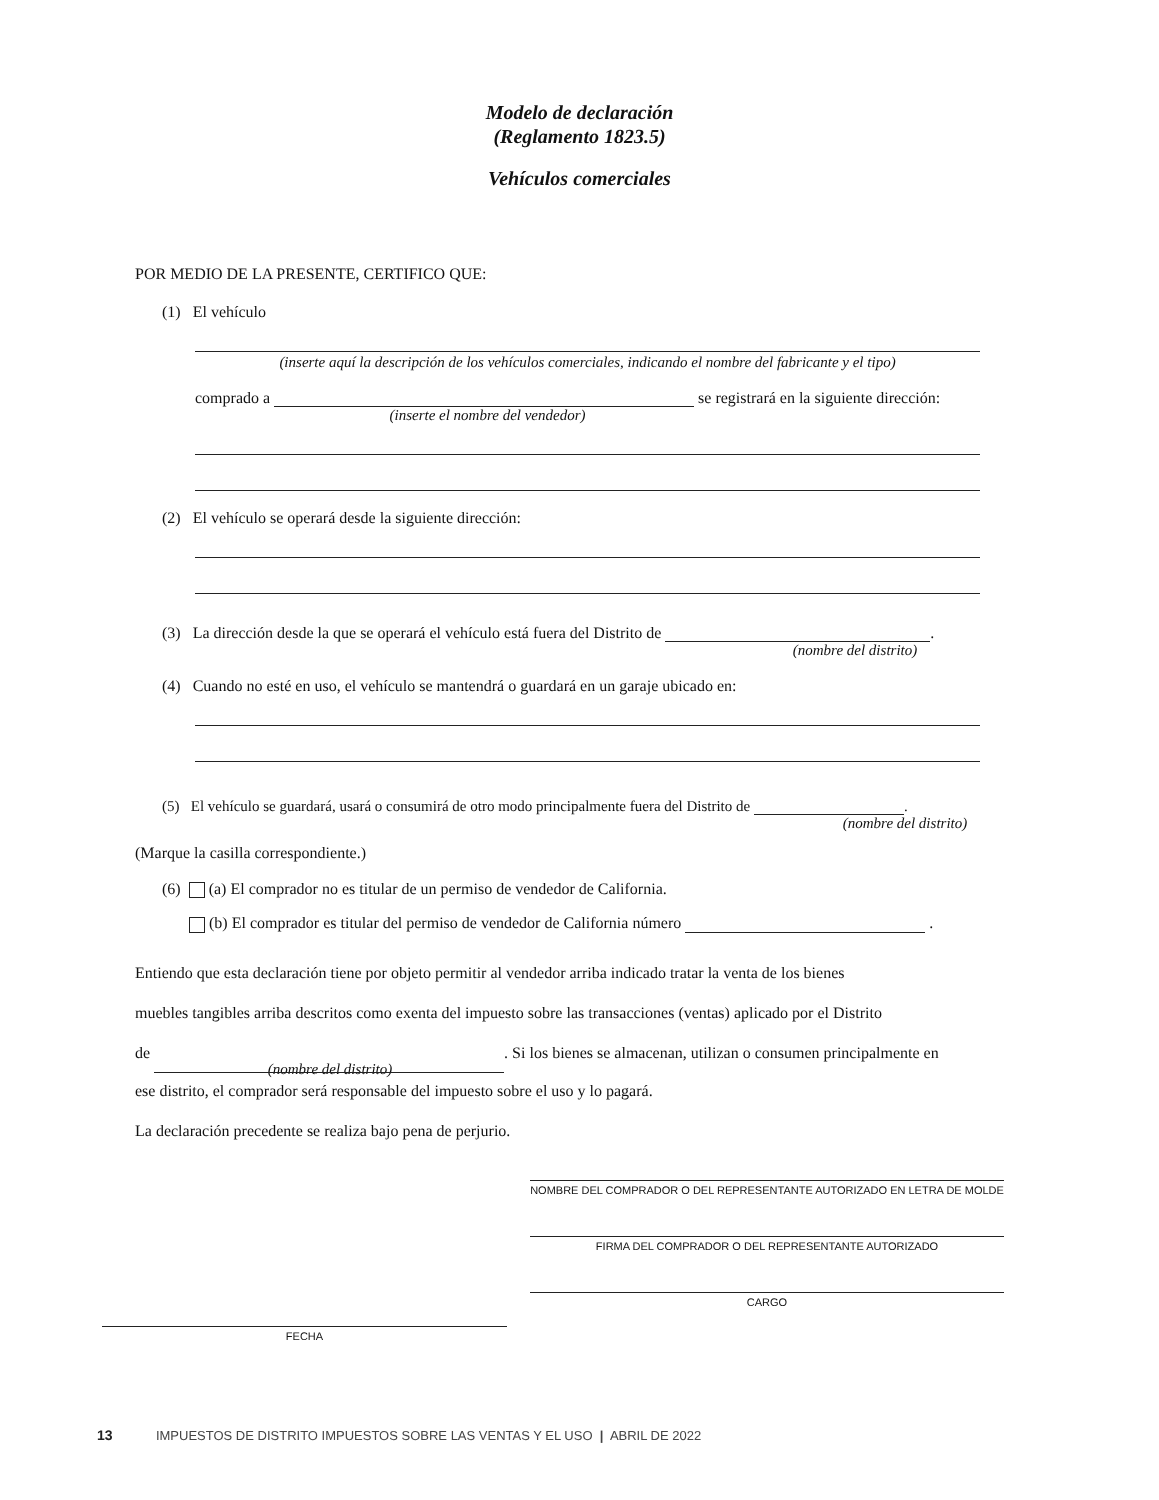Modelo de declaración
(Reglamento 1823.5)
Vehículos comerciales
POR MEDIO DE LA PRESENTE, CERTIFICO QUE:
(1) El vehículo
(inserte aquí la descripción de los vehículos comerciales, indicando el nombre del fabricante y el tipo)
comprado a se registrará en la siguiente dirección:
(inserte el nombre del vendedor)
(2) El vehículo se operará desde la siguiente dirección:
(3) La dirección desde la que se operará el vehículo está fuera del Distrito de .
(nombre del distrito)
(4) Cuando no esté en uso, el vehículo se mantendrá o guardará en un garaje ubicado en:
(5) El vehículo se guardará, usará o consumirá de otro modo principalmente fuera del Distrito de .
(nombre del distrito)
(Marque la casilla correspondiente.)
(6) (a) El comprador no es titular de un permiso de vendedor de California.
(b) El comprador es titular del permiso de vendedor de California número .
Entiendo que esta declaración tiene por objeto permitir al vendedor arriba indicado tratar la venta de los bienes
muebles tangibles arriba descritos como exenta del impuesto sobre las transacciones (ventas) aplicado por el Distrito
de . Si los bienes se almacenan, utilizan o consumen principalmente en
(nombre del distrito)
ese distrito, el comprador será responsable del impuesto sobre el uso y lo pagará.
La declaración precedente se realiza bajo pena de perjurio.
NOMBRE DEL COMPRADOR O DEL REPRESENTANTE AUTORIZADO EN LETRA DE MOLDE
FIRMA DEL COMPRADOR O DEL REPRESENTANTE AUTORIZADO
CARGO
FECHA
13 IMPUESTOS DE DISTRITO IMPUESTOS SOBRE LAS VENTAS Y EL USO | ABRIL DE 2022